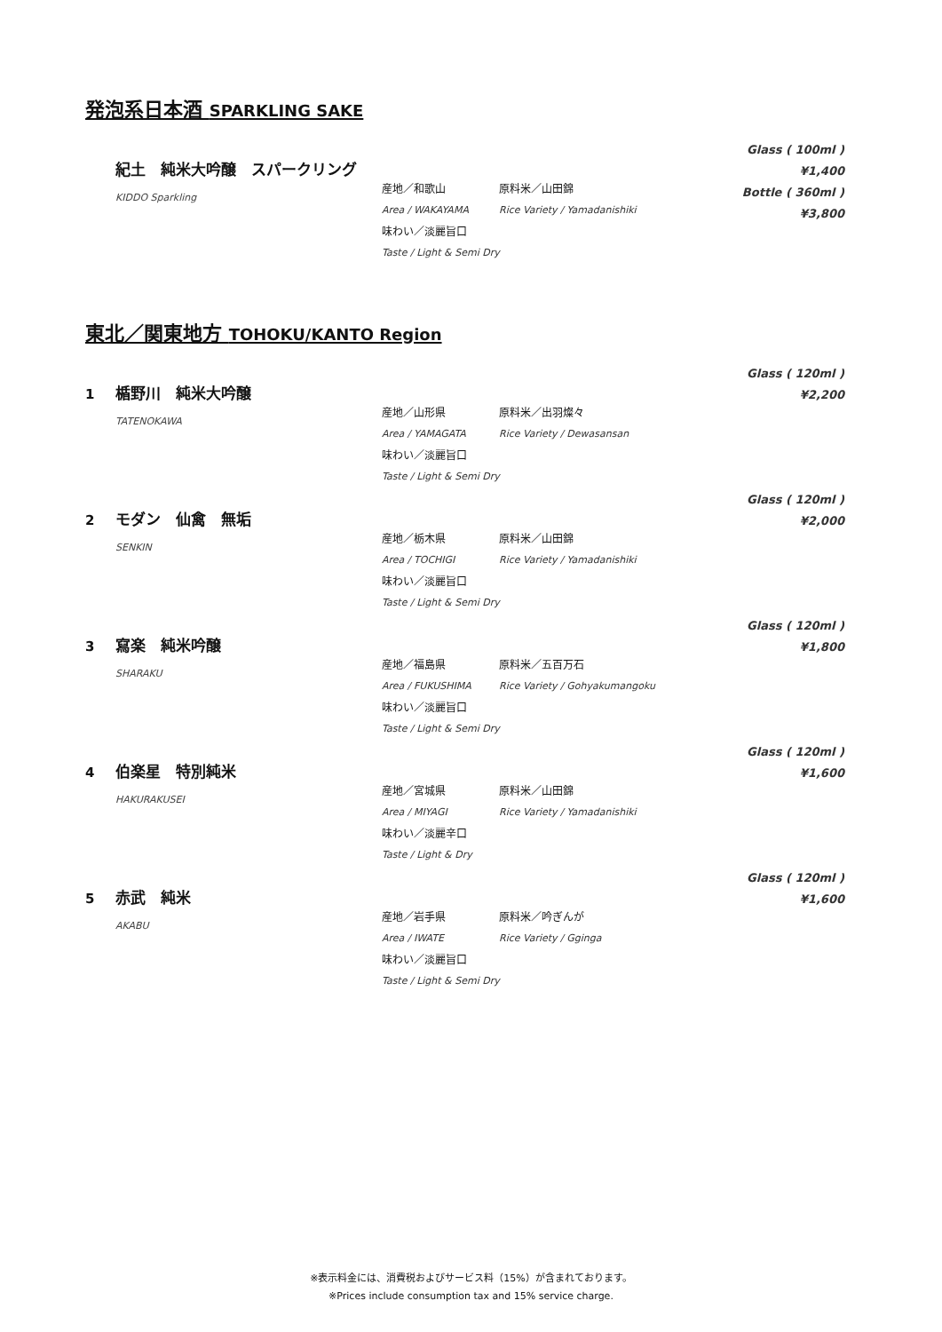発泡系日本酒 SPARKLING SAKE
紀土　純米大吟醸　スパークリング
KIDDO Sparkling
産地／和歌山 原料米／山田錦
Area / WAKAYAMA Rice Variety / Yamadanishiki
味わい／淡麗旨口
Taste / Light & Semi Dry
Glass ( 100ml )
¥1,400
Bottle ( 360ml )
¥3,800
東北／関東地方 TOHOKU/KANTO Region
1 楯野川　純米大吟醸
TATENOKAWA
産地／山形県 原料米／出羽燦々
Area / YAMAGATA Rice Variety / Dewasansan
味わい／淡麗旨口
Taste / Light & Semi Dry
Glass ( 120ml )
¥2,200
2 モダン　仙禽　無垢
SENKIN
産地／栃木県 原料米／山田錦
Area / TOCHIGI Rice Variety / Yamadanishiki
味わい／淡麗旨口
Taste / Light & Semi Dry
Glass ( 120ml )
¥2,000
3 寫楽　純米吟醸
SHARAKU
産地／福島県 原料米／五百万石
Area / FUKUSHIMA Rice Variety / Gohyakumangoku
味わい／淡麗旨口
Taste / Light & Semi Dry
Glass ( 120ml )
¥1,800
4 伯楽星　特別純米
HAKURAKUSEI
産地／宮城県 原料米／山田錦
Area / MIYAGI Rice Variety / Yamadanishiki
味わい／淡麗辛口
Taste / Light & Dry
Glass ( 120ml )
¥1,600
5 赤武　純米
AKABU
産地／岩手県 原料米／吟ぎんが
Area / IWATE Rice Variety / Gginga
味わい／淡麗旨口
Taste / Light & Semi Dry
Glass ( 120ml )
¥1,600
※表示料金には、消費税およびサービス料（15%）が含まれております。
※Prices include consumption tax and 15% service charge.